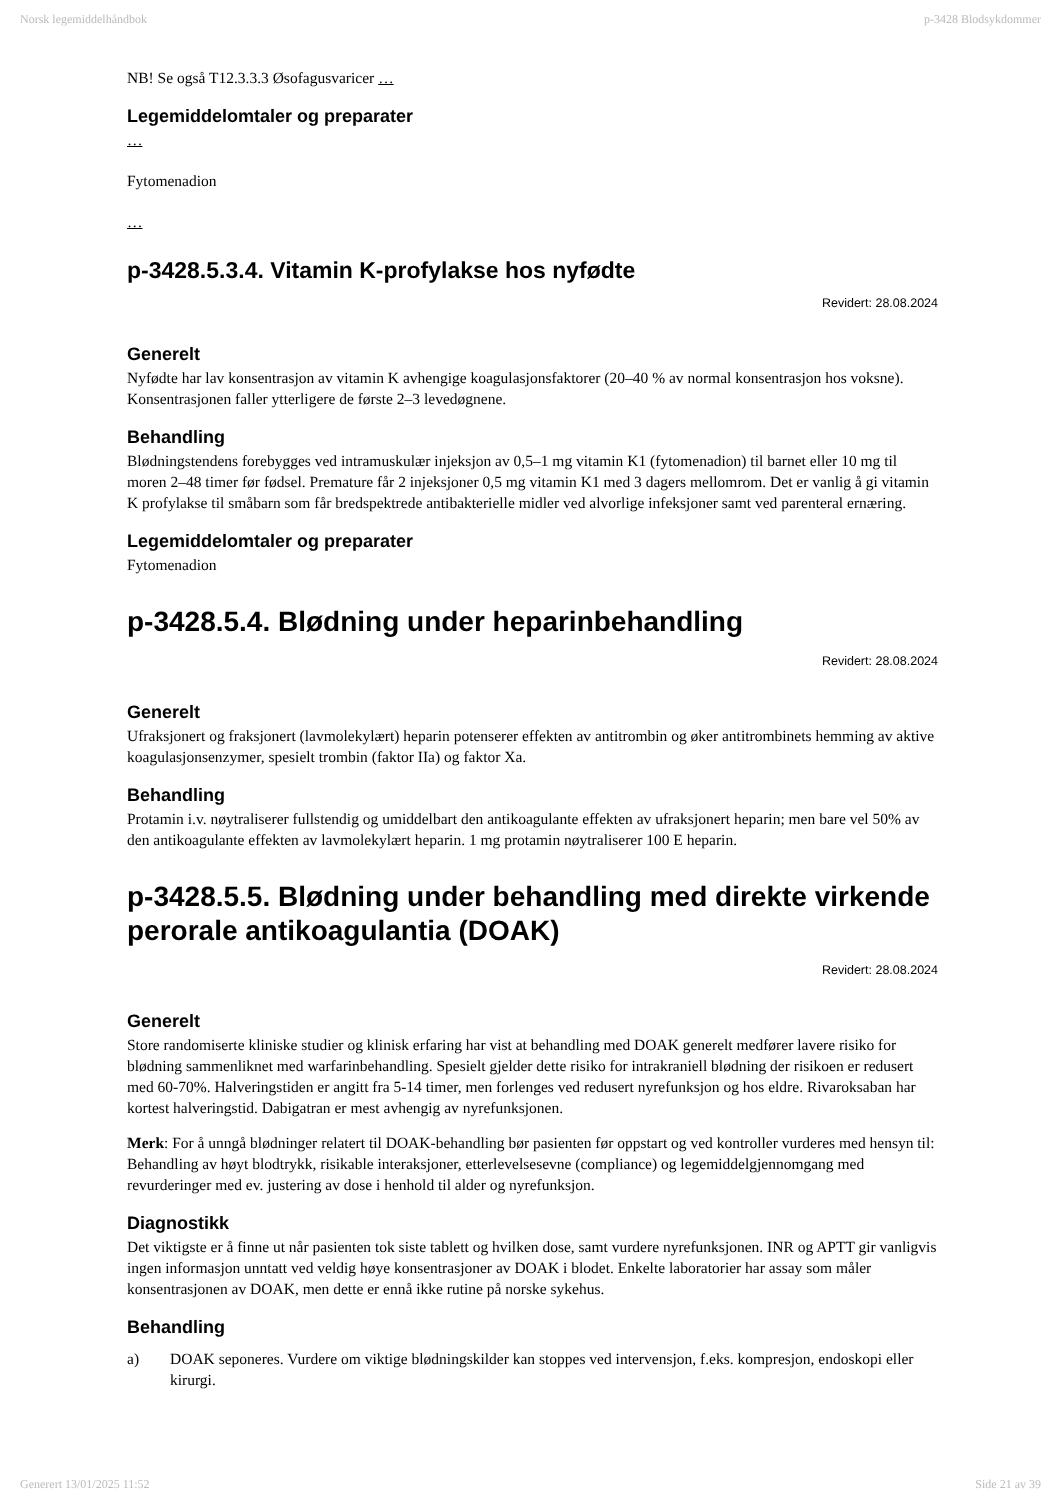Norsk legemiddelhåndbok p-3428 Blodsykdommer
NB! Se også T12.3.3.3 Øsofagusvaricer …
Legemiddelomtaler og preparater
…
Fytomenadion
…
p-3428.5.3.4. Vitamin K-profylakse hos nyfødte
Revidert: 28.08.2024
Generelt
Nyfødte har lav konsentrasjon av vitamin K avhengige koagulasjonsfaktorer (20–40 % av normal konsentrasjon hos voksne). Konsentrasjonen faller ytterligere de første 2–3 levedøgnene.
Behandling
Blødningstendens forebygges ved intramuskulær injeksjon av 0,5–1 mg vitamin K1 (fytomenadion) til barnet eller 10 mg til moren 2–48 timer før fødsel. Premature får 2 injeksjoner 0,5 mg vitamin K1 med 3 dagers mellomrom. Det er vanlig å gi vitamin K profylakse til småbarn som får bredspektrede antibakterielle midler ved alvorlige infeksjoner samt ved parenteral ernæring.
Legemiddelomtaler og preparater
Fytomenadion
p-3428.5.4. Blødning under heparinbehandling
Revidert: 28.08.2024
Generelt
Ufraksjonert og fraksjonert (lavmolekylært) heparin potenserer effekten av antitrombin og øker antitrombinets hemming av aktive koagulasjonsenzymer, spesielt trombin (faktor IIa) og faktor Xa.
Behandling
Protamin i.v. nøytraliserer fullstendig og umiddelbart den antikoagulante effekten av ufraksjonert heparin; men bare vel 50% av den antikoagulante effekten av lavmolekylært heparin. 1 mg protamin nøytraliserer 100 E heparin.
p-3428.5.5. Blødning under behandling med direkte virkende perorale antikoagulantia (DOAK)
Revidert: 28.08.2024
Generelt
Store randomiserte kliniske studier og klinisk erfaring har vist at behandling med DOAK generelt medfører lavere risiko for blødning sammenliknet med warfarinbehandling. Spesielt gjelder dette risiko for intrakraniell blødning der risikoen er redusert med 60-70%. Halveringstiden er angitt fra 5-14 timer, men forlenges ved redusert nyrefunksjon og hos eldre. Rivaroksaban har kortest halveringstid. Dabigatran er mest avhengig av nyrefunksjonen.
Merk: For å unngå blødninger relatert til DOAK-behandling bør pasienten før oppstart og ved kontroller vurderes med hensyn til: Behandling av høyt blodtrykk, risikable interaksjoner, etterlevelsesevne (compliance) og legemiddelgjennomgang med revurderinger med ev. justering av dose i henhold til alder og nyrefunksjon.
Diagnostikk
Det viktigste er å finne ut når pasienten tok siste tablett og hvilken dose, samt vurdere nyrefunksjonen. INR og APTT gir vanligvis ingen informasjon unntatt ved veldig høye konsentrasjoner av DOAK i blodet. Enkelte laboratorier har assay som måler konsentrasjonen av DOAK, men dette er ennå ikke rutine på norske sykehus.
Behandling
a) DOAK seponeres. Vurdere om viktige blødningskilder kan stoppes ved intervensjon, f.eks. kompresjon, endoskopi eller kirurgi.
Generert 13/01/2025 11:52 Side 21 av 39